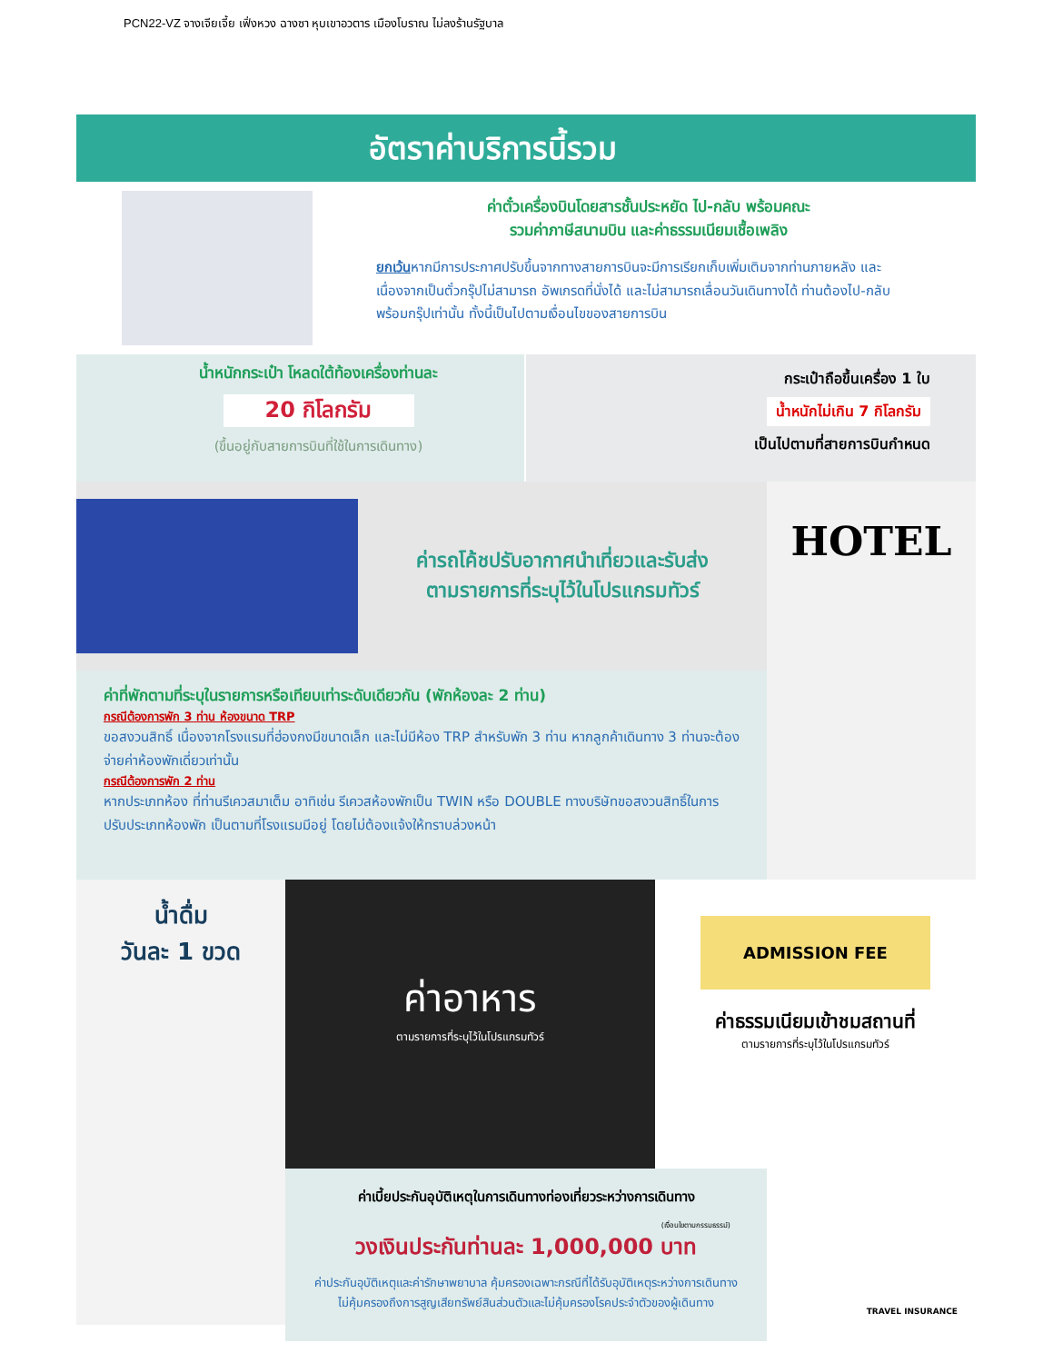PCN22-VZ จางเจียเจี้ย เฟิ่งหวง ฉางซา หุบเขาอวตาร เมืองโบราณ ไม่ลงร้านรัฐบาล
อัตราค่าบริการนี้รวม
ค่าตั๋วเครื่องบินโดยสารชั้นประหยัด ไป-กลับ พร้อมคณะ
รวมค่าภาษีสนามบิน และค่าธรรมเนียมเชื้อเพลิง
ยกเว้นหากมีการประกาศปรับขึ้นจากทางสายการบินจะมีการเรียกเก็บเพิ่มเติมจากท่านภายหลัง และเนื่องจากเป็นตั๋วกรุ๊ปไม่สามารถ อัพเกรดที่นั่งได้ และไม่สามารถเลื่อนวันเดินทางได้ ท่านต้องไป-กลับพร้อมกรุ๊ปเท่านั้น ทั้งนี้เป็นไปตามเงื่อนไขของสายการบิน
น้ำหนักกระเป๋า โหลดใต้ท้องเครื่องท่านละ
20 กิโลกรัม
(ขึ้นอยู่กับสายการบินที่ใช้ในการเดินทาง)
กระเป๋าถือขึ้นเครื่อง 1 ใบ
น้ำหนักไม่เกิน 7 กิโลกรัม
เป็นไปตามที่สายการบินกำหนด
ค่ารถโค้ชปรับอากาศนำเที่ยวและรับส่ง
ตามรายการที่ระบุไว้ในโปรแกรมทัวร์
ค่าที่พักตามที่ระบุในรายการหรือเทียบเท่าระดับเดียวกัน (พักห้องละ 2 ท่าน)
กรณีต้องการพัก 3 ท่าน ห้องขนาด TRP
ขอสงวนสิทธิ์ เนื่องจากโรงแรมที่ฮ่องกงมีขนาดเล็ก และไม่มีห้อง TRP สำหรับพัก 3 ท่าน หากลูกค้าเดินทาง 3 ท่านจะต้องจ่ายค่าห้องพักเดี่ยวเท่านั้น
กรณีต้องการพัก 2 ท่าน
หากประเภทห้อง ที่ท่านรีเควสมาเต็ม อาทิเช่น รีเควสห้องพักเป็น TWIN หรือ DOUBLE ทางบริษัทขอสงวนสิทธิ์ในการปรับประเภทห้องพัก เป็นตามที่โรงแรมมีอยู่ โดยไม่ต้องแจ้งให้ทราบล่วงหน้า
HOTEL
น้ำดื่ม
วันละ 1 ขวด
ค่าอาหาร
ตามรายการที่ระบุไว้ในโปรแกรมทัวร์
ADMISSION FEE
ค่าธรรมเนียมเข้าชมสถานที่
ตามรายการที่ระบุไว้ในโปรแกรมทัวร์
ค่าเบี้ยประกันอุบัติเหตุในการเดินทางท่องเที่ยวระหว่างการเดินทาง
(เงื่อนไขตามกรรมธรรม์)
วงเงินประกันท่านละ 1,000,000 บาท
ค่าประกันอุบัติเหตุและค่ารักษาพยาบาล คุ้มครองเฉพาะกรณีที่ได้รับอุบัติเหตุระหว่างการเดินทาง
ไม่คุ้มครองถึงการสูญเสียทรัพย์สินส่วนตัวและไม่คุ้มครองโรคประจำตัวของผู้เดินทาง
TRAVEL INSURANCE